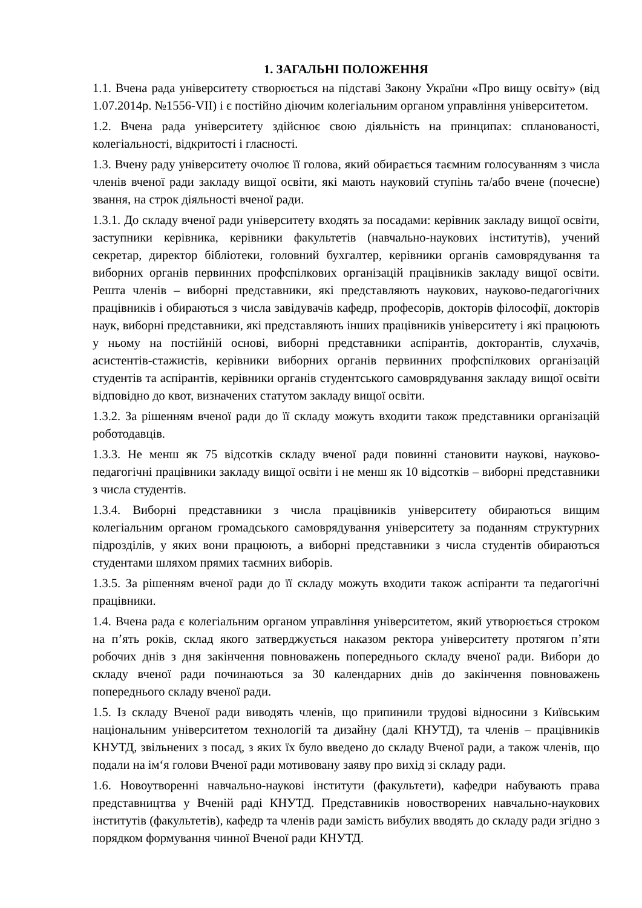1. ЗАГАЛЬНІ ПОЛОЖЕННЯ
1.1. Вчена рада університету створюється на підставі Закону України «Про вищу освіту» (від 1.07.2014р. №1556-VІІ) і є постійно діючим колегіальним органом управління університетом.
1.2. Вчена рада університету здійснює свою діяльність на принципах: спланованості, колегіальності, відкритості і гласності.
1.3. Вчену раду університету очолює її голова, який обирається таємним голосуванням з числа членів вченої ради закладу вищої освіти, які мають науковий ступінь та/або вчене (почесне) звання, на строк діяльності вченої ради.
1.3.1. До складу вченої ради університету входять за посадами: керівник закладу вищої освіти, заступники керівника, керівники факультетів (навчально-наукових інститутів), учений секретар, директор бібліотеки, головний бухгалтер, керівники органів самоврядування та виборних органів первинних профспілкових організацій працівників закладу вищої освіти. Решта членів – виборні представники, які представляють наукових, науково-педагогічних працівників і обираються з числа завідувачів кафедр, професорів, докторів філософії, докторів наук, виборні представники, які представляють інших працівників університету і які працюють у ньому на постійній основі, виборні представники аспірантів, докторантів, слухачів, асистентів-стажистів, керівники виборних органів первинних профспілкових організацій студентів та аспірантів, керівники органів студентського самоврядування закладу вищої освіти відповідно до квот, визначених статутом закладу вищої освіти.
1.3.2. За рішенням вченої ради до її складу можуть входити також представники організацій роботодавців.
1.3.3. Не менш як 75 відсотків складу вченої ради повинні становити наукові, науково-педагогічні працівники закладу вищої освіти і не менш як 10 відсотків – виборні представники з числа студентів.
1.3.4. Виборні представники з числа працівників університету обираються вищим колегіальним органом громадського самоврядування університету за поданням структурних підрозділів, у яких вони працюють, а виборні представники з числа студентів обираються студентами шляхом прямих таємних виборів.
1.3.5. За рішенням вченої ради до її складу можуть входити також аспіранти та педагогічні працівники.
1.4. Вчена рада є колегіальним органом управління університетом, який утворюється строком на п’ять років, склад якого затверджується наказом ректора університету протягом п’яти робочих днів з дня закінчення повноважень попереднього складу вченої ради. Вибори до складу вченої ради починаються за 30 календарних днів до закінчення повноважень попереднього складу вченої ради.
1.5. Із складу Вченої ради виводять членів, що припинили трудові відносини з Київським національним університетом технологій та дизайну (далі КНУТД), та членів – працівників КНУТД, звільнених з посад, з яких їх було введено до складу Вченої ради, а також членів, що подали на ім‘я голови Вченої ради мотивовану заяву про вихід зі складу ради.
1.6. Новоутворенні навчально-наукові інститути (факультети), кафедри набувають права представництва у Вченій раді КНУТД. Представників новостворених навчально-наукових інститутів (факультетів), кафедр та членів ради замість вибулих вводять до складу ради згідно з порядком формування чинної Вченої ради КНУТД.